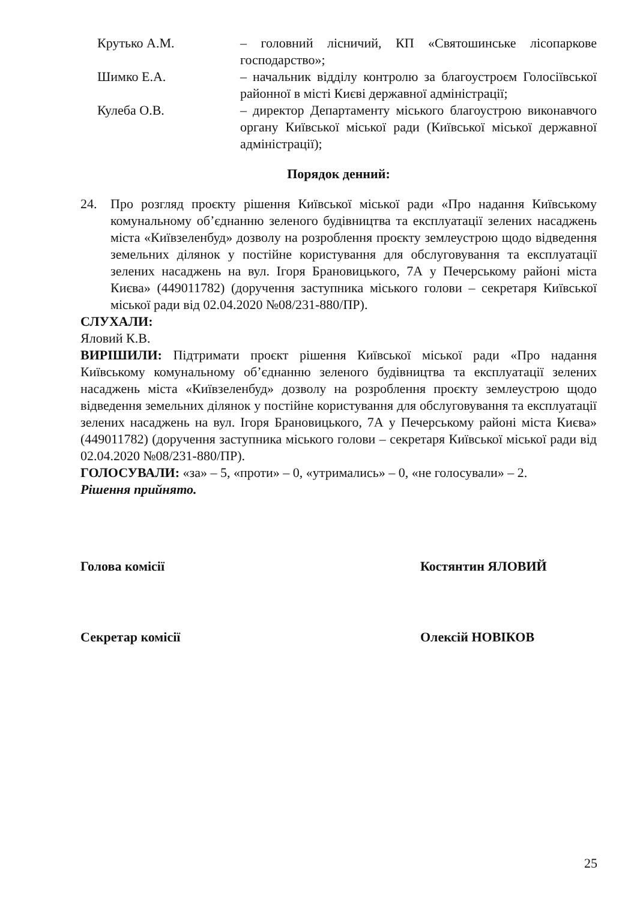Крутько А.М. – головний лісничий, КП «Святошинське лісопаркове господарство»;
Шимко Е.А. – начальник відділу контролю за благоустроєм Голосіївської районної в місті Києві державної адміністрації;
Кулеба О.В. – директор Департаменту міського благоустрою виконавчого органу Київської міської ради (Київської міської державної адміністрації);
Порядок денний:
24. Про розгляд проєкту рішення Київської міської ради «Про надання Київському комунальному об’єднанню зеленого будівництва та експлуатації зелених насаджень міста «Київзеленбуд» дозволу на розроблення проєкту землеустрою щодо відведення земельних ділянок у постійне користування для обслуговування та експлуатації зелених насаджень на вул. Ігоря Брановицького, 7А у Печерському районі міста Києва» (449011782) (доручення заступника міського голови – секретаря Київської міської ради від 02.04.2020 №08/231-880/ПР).
СЛУХАЛИ:
Яловий К.В.
ВИРІШИЛИ: Підтримати проєкт рішення Київської міської ради «Про надання Київському комунальному об’єднанню зеленого будівництва та експлуатації зелених насаджень міста «Київзеленбуд» дозволу на розроблення проєкту землеустрою щодо відведення земельних ділянок у постійне користування для обслуговування та експлуатації зелених насаджень на вул. Ігоря Брановицького, 7А у Печерському районі міста Києва» (449011782) (доручення заступника міського голови – секретаря Київської міської ради від 02.04.2020 №08/231-880/ПР).
ГОЛОСУВАЛИ: «за» – 5, «проти» – 0, «утримались» – 0, «не голосували» – 2.
Рішення прийнято.
Голова комісії Костянтин ЯЛОВИЙ
Секретар комісії Олексій НОВІКОВ
25